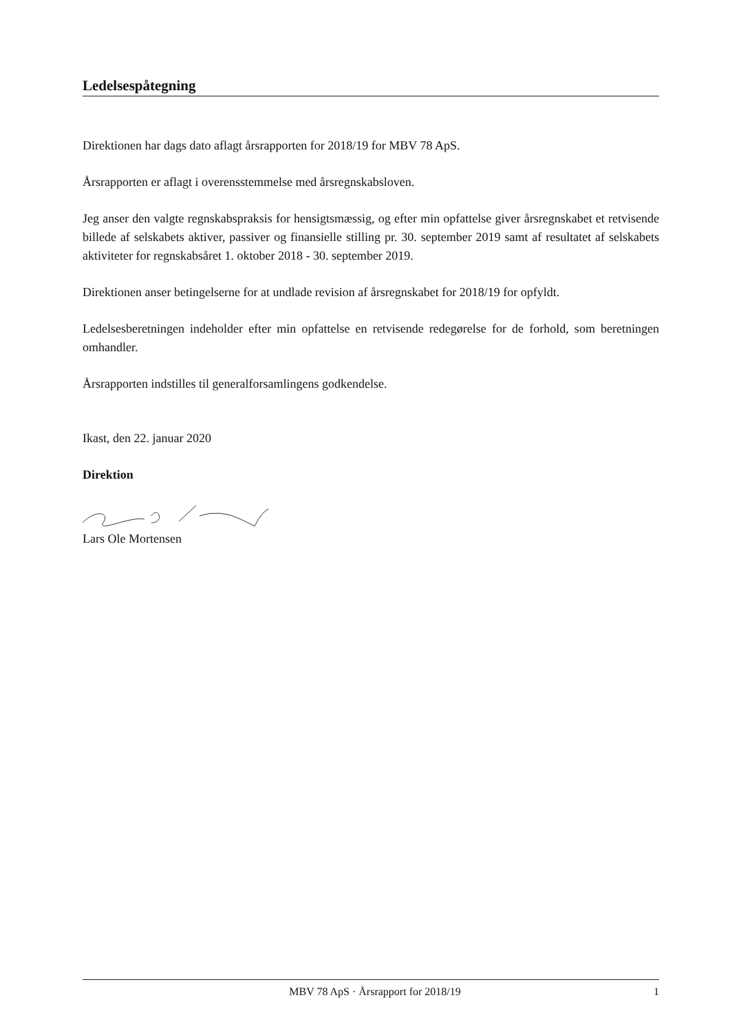Ledelsespåtegning
Direktionen har dags dato aflagt årsrapporten for 2018/19 for MBV 78 ApS.
Årsrapporten er aflagt i overensstemmelse med årsregnskabsloven.
Jeg anser den valgte regnskabspraksis for hensigtsmæssig, og efter min opfattelse giver årsregnskabet et retvisende billede af selskabets aktiver, passiver og finansielle stilling pr. 30. september 2019 samt af resultatet af selskabets aktiviteter for regnskabsåret 1. oktober 2018 - 30. september 2019.
Direktionen anser betingelserne for at undlade revision af årsregnskabet for 2018/19 for opfyldt.
Ledelsesberetningen indeholder efter min opfattelse en retvisende redegørelse for de forhold, som beretningen omhandler.
Årsrapporten indstilles til generalforsamlingens godkendelse.
Ikast, den 22. januar 2020
Direktion
Lars Ole Mortensen
MBV 78 ApS · Årsrapport for 2018/19 1